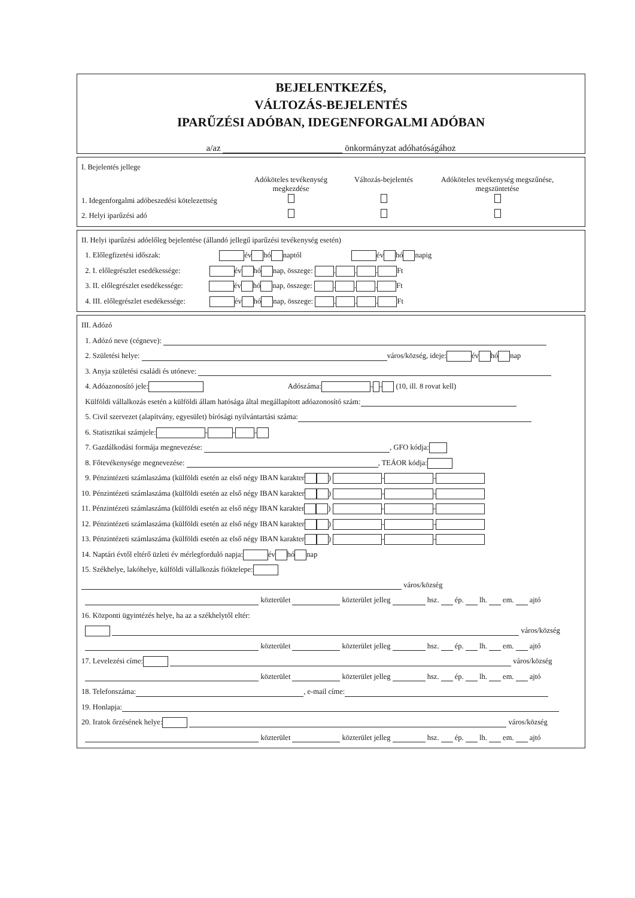BEJELENTKEZÉS,
VÁLTOZÁS-BEJELENTÉS
IPARŰZÉSI ADÓBAN, IDEGENFORGALMI ADÓBAN
a/az önkormányzat adóhatóságához
I. Bejelentés jellege
Adóköteles tevékenység megkezdése
Változás-bejelentés
Adóköteles tevékenység megszűnése, megszüntetése
1. Idegenforgalmi adóbeszedési kötelezettség
2. Helyi iparűzési adó
II. Helyi iparűzési adóelőleg bejelentése (állandó jellegű iparűzési tevékenység esetén)
1. Előlegfizetési időszak: év hó naptól év hó napig
2. I. előlegrészlet esedékessége: év hó nap, összege: . . . Ft
3. II. előlegrészlet esedékessége: év hó nap, összege: . . . Ft
4. III. előlegrészlet esedékessége: év hó nap, összege: . . . Ft
III. Adózó
1. Adózó neve (cégneve):
2. Születési helye: város/község, ideje: év hó nap
3. Anyja születési családi és utóneve:
4. Adóazonosító jele: Adószáma: - - (10, ill. 8 rovat kell)
Külföldi vállalkozás esetén a külföldi állam hatósága által megállapított adóazonosító szám:
5. Civil szervezet (alapítvány, egyesület) bírósági nyilvántartási száma:
6. Statisztikai számjele: - - -
7. Gazdálkodási formája megnevezése: , GFO kódja:
8. Főtevékenysége megnevezése: , TEÁOR kódja:
9. Pénzintézeti számlaszáma (külföldi esetén az első négy IBAN karakter ) - -
10. Pénzintézeti számlaszáma (külföldi esetén az első négy IBAN karakter ) - -
11. Pénzintézeti számlaszáma (külföldi esetén az első négy IBAN karakter ) - -
12. Pénzintézeti számlaszáma (külföldi esetén az első négy IBAN karakter ) - -
13. Pénzintézeti számlaszáma (külföldi esetén az első négy IBAN karakter ) - -
14. Naptári évtől eltérő üzleti év mérlegforduló napja: év hó nap
15. Székhelye, lakóhelye, külföldi vállalkozás fióktelepe:
város/község
közterület közterület jelleg hsz. ép. lh. em. ajtó
16. Központi ügyintézés helye, ha az a székhelytől eltér:
város/község
közterület közterület jelleg hsz. ép. lh. em. ajtó
17. Levelezési címe: város/község
közterület közterület jelleg hsz. ép. lh. em. ajtó
18. Telefonszáma: , e-mail címe:
19. Honlapja:
20. Iratok őrzésének helye: város/község
közterület közterület jelleg hsz. ép. lh. em. ajtó